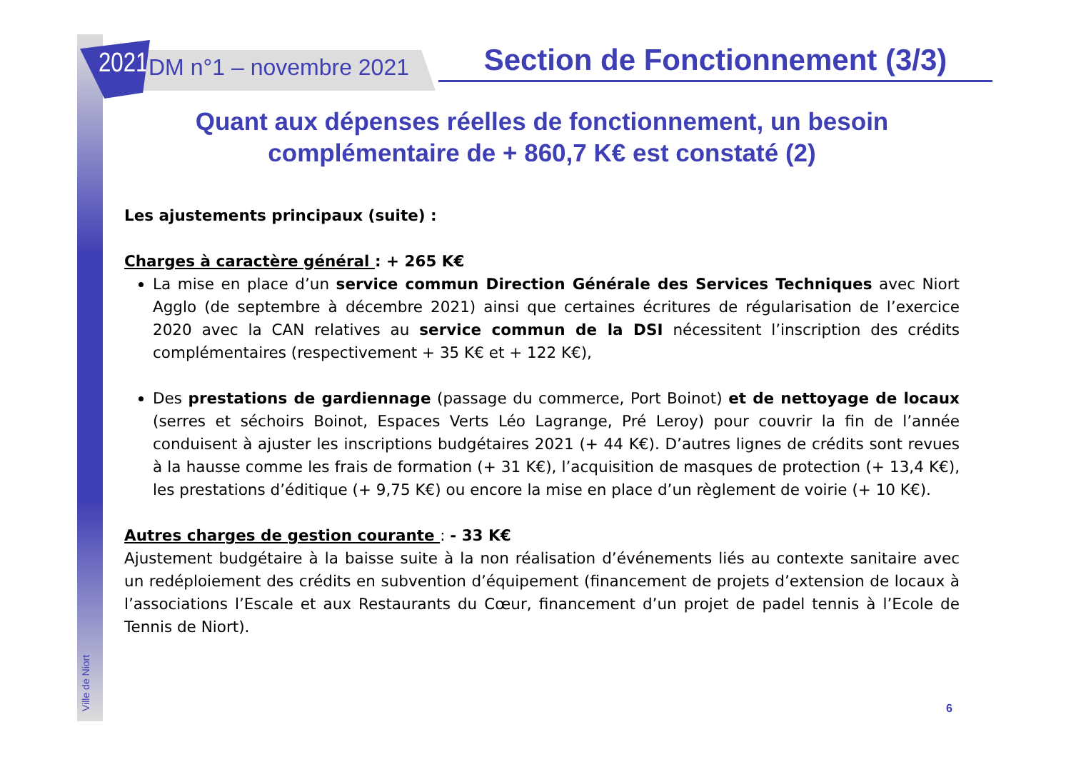2021
DM n°1 – novembre 2021
Section de Fonctionnement (3/3)
Quant aux dépenses réelles de fonctionnement, un besoin complémentaire de + 860,7 K€ est constaté (2)
Les ajustements principaux (suite) :
Charges à caractère général : + 265 K€
La mise en place d’un service commun Direction Générale des Services Techniques avec Niort Agglo (de septembre à décembre 2021) ainsi que certaines écritures de régularisation de l’exercice 2020 avec la CAN relatives au service commun de la DSI nécessitent l’inscription des crédits complémentaires (respectivement + 35 K€ et + 122 K€),
Des prestations de gardiennage (passage du commerce, Port Boinot) et de nettoyage de locaux (serres et séchoirs Boinot, Espaces Verts Léo Lagrange, Pré Leroy) pour couvrir la fin de l’année conduisent à ajuster les inscriptions budgétaires 2021 (+ 44 K€). D’autres lignes de crédits sont revues à la hausse comme les frais de formation (+ 31 K€), l’acquisition de masques de protection (+ 13,4 K€), les prestations d’éditique (+ 9,75 K€) ou encore la mise en place d’un règlement de voirie (+ 10 K€).
Autres charges de gestion courante : - 33 K€
Ajustement budgétaire à la baisse suite à la non réalisation d’événements liés au contexte sanitaire avec un redéploiement des crédits en subvention d’équipement (financement de projets d’extension de locaux à l’associations l’Escale et aux Restaurants du Cœur, financement d’un projet de padel tennis à l’Ecole de Tennis de Niort).
Ville de Niort
6